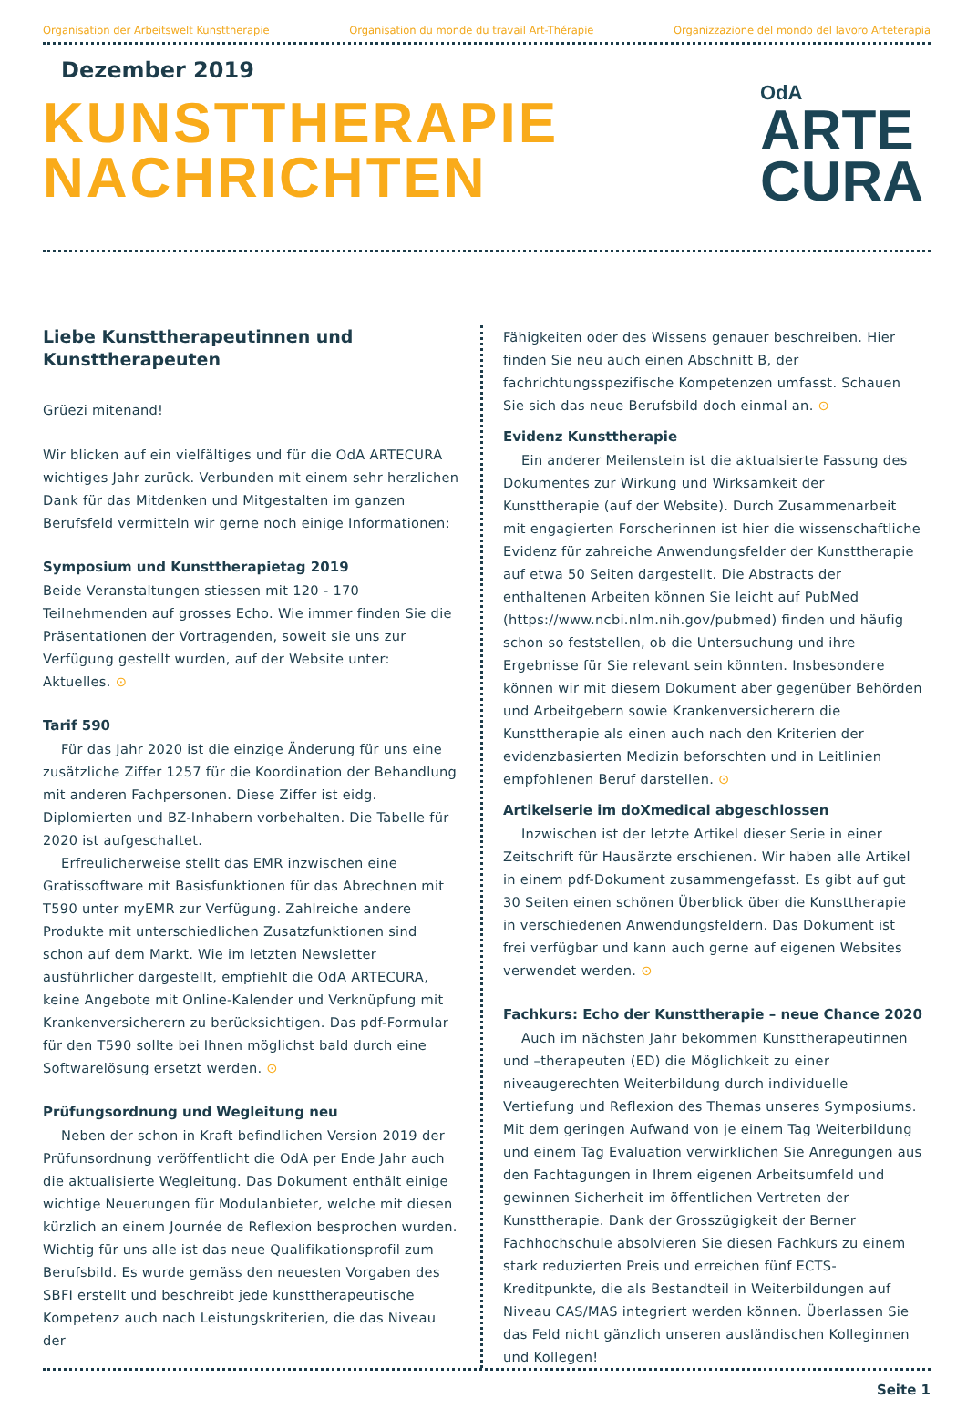Organisation der Arbeitswelt Kunsttherapie Organisation du monde du travail Art-Thérapie Organizzazione del mondo del lavoro Arteterapia
Dezember 2019
KUNSTTHERAPIE
NACHRICHTEN
OdA
ARTE
CURA
Liebe Kunsttherapeutinnen und Kunsttherapeuten
Grüezi mitenand!
Wir blicken auf ein vielfältiges und für die OdA ARTECURA wichtiges Jahr zurück. Verbunden mit einem sehr herzlichen Dank für das Mitdenken und Mitgestalten im ganzen Berufsfeld vermitteln wir gerne noch einige Informationen:
Symposium und Kunsttherapietag 2019
Beide Veranstaltungen stiessen mit 120 - 170 Teilnehmenden auf grosses Echo. Wie immer finden Sie die Präsentationen der Vortragenden, soweit sie uns zur Verfügung gestellt wurden, auf der Website unter: Aktuelles. ⊙
Tarif 590
Für das Jahr 2020 ist die einzige Änderung für uns eine zusätzliche Ziffer 1257 für die Koordination der Behandlung mit anderen Fachpersonen. Diese Ziffer ist eidg. Diplomierten und BZ-Inhabern vorbehalten. Die Tabelle für 2020 ist aufgeschaltet.
Erfreulicherweise stellt das EMR inzwischen eine Gratissoftware mit Basisfunktionen für das Abrechnen mit T590 unter myEMR zur Verfügung. Zahlreiche andere Produkte mit unterschiedlichen Zusatzfunktionen sind schon auf dem Markt. Wie im letzten Newsletter ausführlicher dargestellt, empfiehlt die OdA ARTECURA, keine Angebote mit Online-Kalender und Verknüpfung mit Krankenversicherern zu berücksichtigen. Das pdf-Formular für den T590 sollte bei Ihnen möglichst bald durch eine Softwarelösung ersetzt werden. ⊙
Prüfungsordnung und Wegleitung neu
Neben der schon in Kraft befindlichen Version 2019 der Prüfunsordnung veröffentlicht die OdA per Ende Jahr auch die aktualisierte Wegleitung. Das Dokument enthält einige wichtige Neuerungen für Modulanbieter, welche mit diesen kürzlich an einem Journée de Reflexion besprochen wurden. Wichtig für uns alle ist das neue Qualifikationsprofil zum Berufsbild. Es wurde gemäss den neuesten Vorgaben des SBFI erstellt und beschreibt jede kunsttherapeutische Kompetenz auch nach Leistungskriterien, die das Niveau der
Fähigkeiten oder des Wissens genauer beschreiben. Hier finden Sie neu auch einen Abschnitt B, der fachrichtungsspezifische Kompetenzen umfasst. Schauen Sie sich das neue Berufsbild doch einmal an. ⊙
Evidenz Kunsttherapie
Ein anderer Meilenstein ist die aktualsierte Fassung des Dokumentes zur Wirkung und Wirksamkeit der Kunsttherapie (auf der Website). Durch Zusammenarbeit mit engagierten Forscherinnen ist hier die wissenschaftliche Evidenz für zahreiche Anwendungsfelder der Kunsttherapie auf etwa 50 Seiten dargestellt. Die Abstracts der enthaltenen Arbeiten können Sie leicht auf PubMed (https://www.ncbi.nlm.nih.gov/pubmed) finden und häufig schon so feststellen, ob die Untersuchung und ihre Ergebnisse für Sie relevant sein könnten. Insbesondere können wir mit diesem Dokument aber gegenüber Behörden und Arbeitgebern sowie Krankenversicherern die Kunsttherapie als einen auch nach den Kriterien der evidenzbasierten Medizin beforschten und in Leitlinien empfohlenen Beruf darstellen. ⊙
Artikelserie im doXmedical abgeschlossen
Inzwischen ist der letzte Artikel dieser Serie in einer Zeitschrift für Hausärzte erschienen. Wir haben alle Artikel in einem pdf-Dokument zusammengefasst. Es gibt auf gut 30 Seiten einen schönen Überblick über die Kunsttherapie in verschiedenen Anwendungsfeldern. Das Dokument ist frei verfügbar und kann auch gerne auf eigenen Websites verwendet werden. ⊙
Fachkurs: Echo der Kunsttherapie – neue Chance 2020
Auch im nächsten Jahr bekommen Kunsttherapeutinnen und –therapeuten (ED) die Möglichkeit zu einer niveaugerechten Weiterbildung durch individuelle Vertiefung und Reflexion des Themas unseres Symposiums. Mit dem geringen Aufwand von je einem Tag Weiterbildung und einem Tag Evaluation verwirklichen Sie Anregungen aus den Fachtagungen in Ihrem eigenen Arbeitsumfeld und gewinnen Sicherheit im öffentlichen Vertreten der Kunsttherapie. Dank der Grosszügigkeit der Berner Fachhochschule absolvieren Sie diesen Fachkurs zu einem stark reduzierten Preis und erreichen fünf ECTS-Kreditpunkte, die als Bestandteil in Weiterbildungen auf Niveau CAS/MAS integriert werden können. Überlassen Sie das Feld nicht gänzlich unseren ausländischen Kolleginnen und Kollegen!
Seite 1